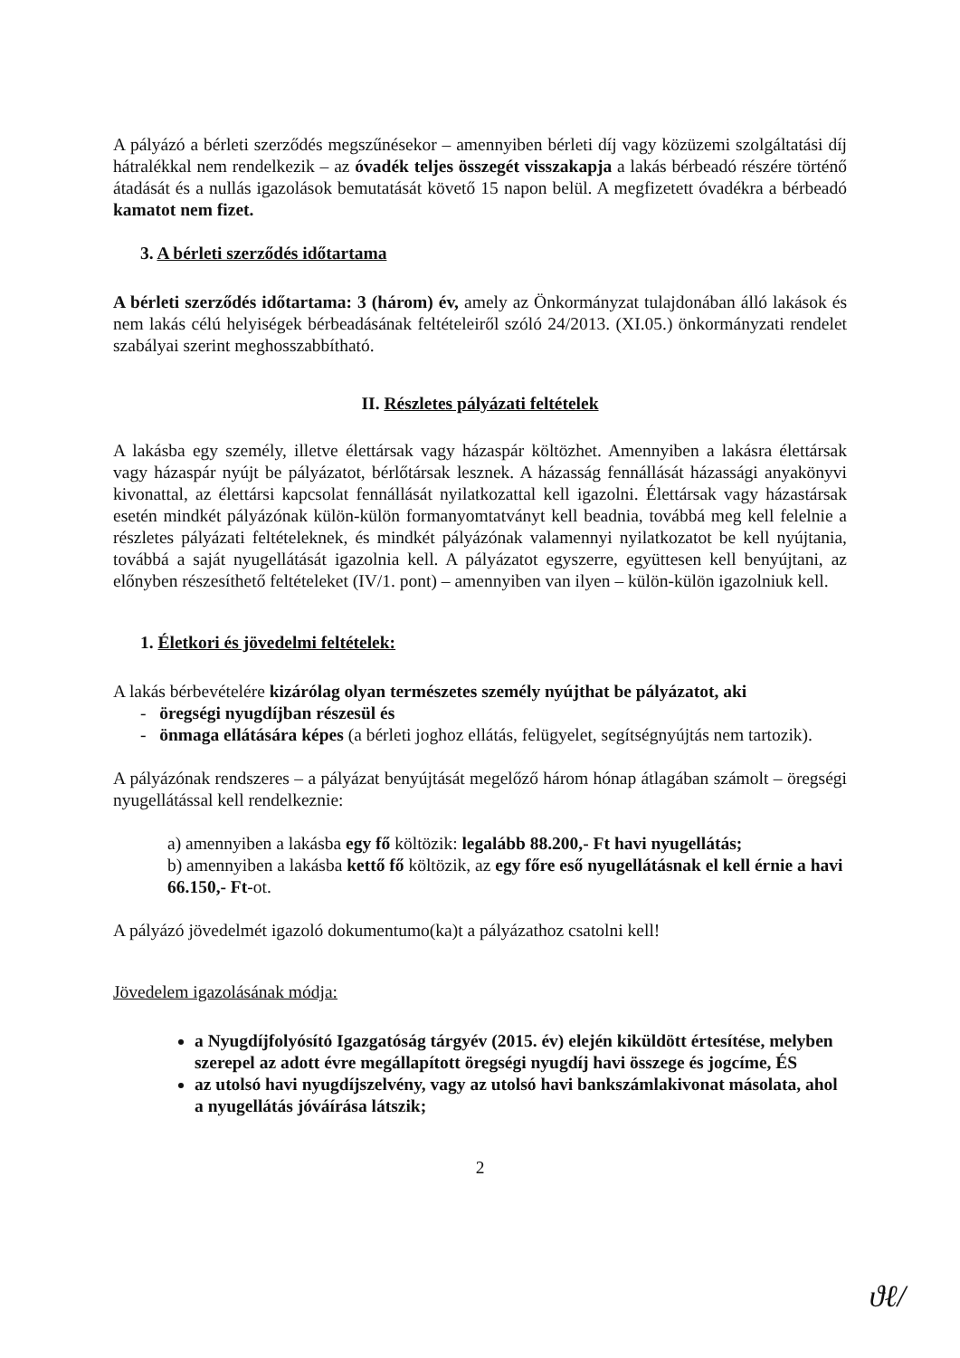A pályázó a bérleti szerződés megszűnésekor – amennyiben bérleti díj vagy közüzemi szolgáltatási díj hátralékkal nem rendelkezik – az óvadék teljes összegét visszakapja a lakás bérbeadó részére történő átadását és a nullás igazolások bemutatását követő 15 napon belül. A megfizetett óvadékra a bérbeadó kamatot nem fizet.
3. A bérleti szerződés időtartama
A bérleti szerződés időtartama: 3 (három) év, amely az Önkormányzat tulajdonában álló lakások és nem lakás célú helyiségek bérbeadásának feltételeiről szóló 24/2013. (XI.05.) önkormányzati rendelet szabályai szerint meghosszabbítható.
II. Részletes pályázati feltételek
A lakásba egy személy, illetve élettársak vagy házaspár költözhet. Amennyiben a lakásra élettársak vagy házaspár nyújt be pályázatot, bérlőtársak lesznek. A házasság fennállását házassági anyakönyvi kivonattal, az élettársi kapcsolat fennállását nyilatkozattal kell igazolni. Élettársak vagy házastársak esetén mindkét pályázónak külön-külön formanyomtatványt kell beadnia, továbbá meg kell felelnie a részletes pályázati feltételeknek, és mindkét pályázónak valamennyi nyilatkozatot be kell nyújtania, továbbá a saját nyugellátását igazolnia kell. A pályázatot egyszerre, együttesen kell benyújtani, az előnyben részesíthető feltételeket (IV/1. pont) – amennyiben van ilyen – külön-külön igazolniuk kell.
1. Életkori és jövedelmi feltételek:
A lakás bérbevételére kizárólag olyan természetes személy nyújthat be pályázatot, aki
- öregségi nyugdíjban részesül és
- önmaga ellátására képes (a bérleti joghoz ellátás, felügyelet, segítségnyújtás nem tartozik).
A pályázónak rendszeres – a pályázat benyújtását megelőző három hónap átlagában számolt – öregségi nyugellátással kell rendelkeznie:
a) amennyiben a lakásba egy fő költözik: legalább 88.200,- Ft havi nyugellátás;
b) amennyiben a lakásba kettő fő költözik, az egy főre eső nyugellátásnak el kell érnie a havi 66.150,- Ft-ot.
A pályázó jövedelmét igazoló dokumentumo(ka)t a pályázathoz csatolni kell!
Jövedelem igazolásának módja:
a Nyugdíjfolyósító Igazgatóság tárgyév (2015. év) elején kiküldött értesítése, melyben szerepel az adott évre megállapított öregségi nyugdíj havi összege és jogcíme, ÉS
az utolsó havi nyugdíjszelvény, vagy az utolsó havi bankszámlakivonat másolata, ahol a nyugellátás jóváírása látszik;
2
ϑℓ/